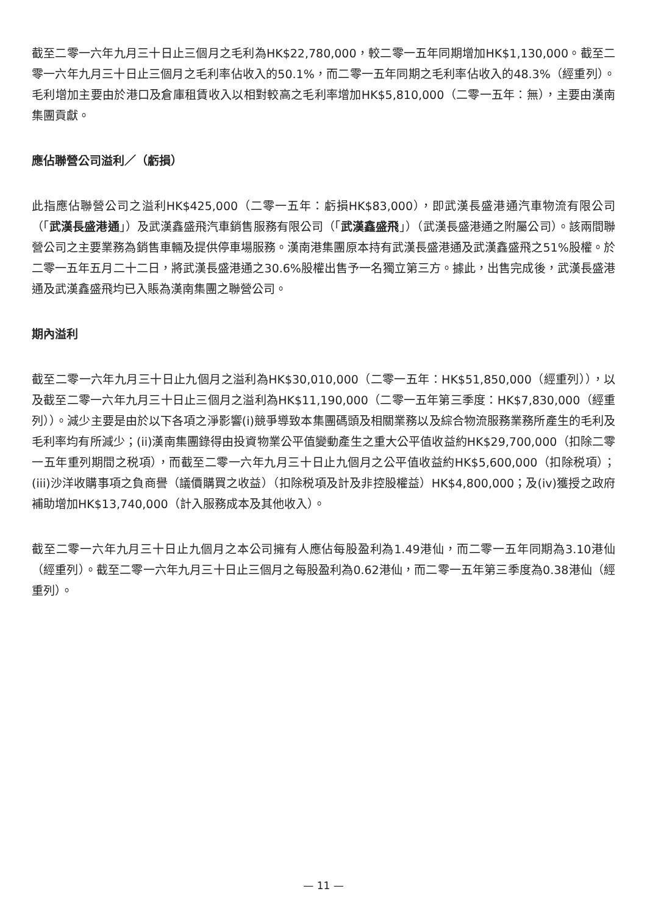截至二零一六年九月三十日止三個月之毛利為HK$22,780,000，較二零一五年同期增加HK$1,130,000。截至二零一六年九月三十日止三個月之毛利率佔收入的50.1%，而二零一五年同期之毛利率佔收入的48.3%（經重列）。毛利增加主要由於港口及倉庫租賃收入以相對較高之毛利率增加HK$5,810,000（二零一五年：無），主要由漢南集團貢獻。
應佔聯營公司溢利／（虧損）
此指應佔聯營公司之溢利HK$425,000（二零一五年：虧損HK$83,000），即武漢長盛港通汽車物流有限公司（「武漢長盛港通」）及武漢鑫盛飛汽車銷售服務有限公司（「武漢鑫盛飛」）（武漢長盛港通之附屬公司）。該兩間聯營公司之主要業務為銷售車輛及提供停車場服務。漢南港集團原本持有武漢長盛港通及武漢鑫盛飛之51%股權。於二零一五年五月二十二日，將武漢長盛港通之30.6%股權出售予一名獨立第三方。據此，出售完成後，武漢長盛港通及武漢鑫盛飛均已入賬為漢南集團之聯營公司。
期內溢利
截至二零一六年九月三十日止九個月之溢利為HK$30,010,000（二零一五年：HK$51,850,000（經重列）），以及截至二零一六年九月三十日止三個月之溢利為HK$11,190,000（二零一五年第三季度：HK$7,830,000（經重列））。減少主要是由於以下各項之淨影響(i)競爭導致本集團碼頭及相關業務以及綜合物流服務業務所產生的毛利及毛利率均有所減少；(ii)漢南集團錄得由投資物業公平值變動產生之重大公平值收益約HK$29,700,000（扣除二零一五年重列期間之税項），而截至二零一六年九月三十日止九個月之公平值收益約HK$5,600,000（扣除税項）；(iii)沙洋收購事項之負商譽（議價購買之收益）（扣除税項及計及非控股權益）HK$4,800,000；及(iv)獲授之政府補助增加HK$13,740,000（計入服務成本及其他收入）。
截至二零一六年九月三十日止九個月之本公司擁有人應佔每股盈利為1.49港仙，而二零一五年同期為3.10港仙（經重列）。截至二零一六年九月三十日止三個月之每股盈利為0.62港仙，而二零一五年第三季度為0.38港仙（經重列）。
— 11 —